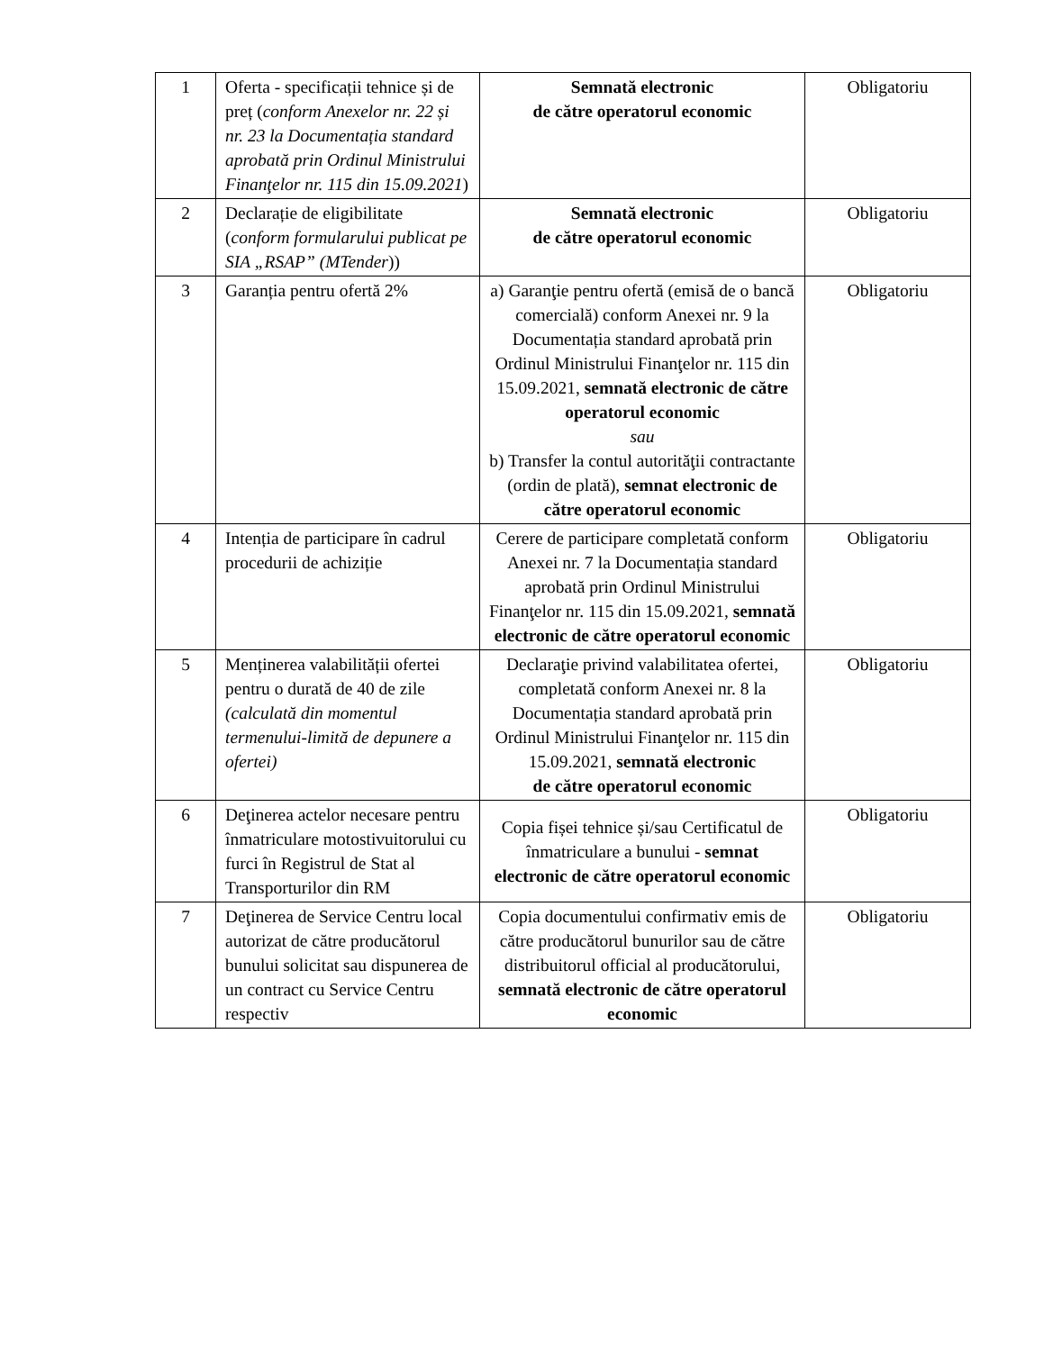| 1 | Oferta - specificații tehnice și de preț ( conform Anexelor nr. 22 și nr. 23 la Documentația standard aprobată prin Ordinul Ministrului Finanţelor nr. 115 din 15.09.2021 ) | Semnată electronic de către operatorul economic | Obligatoriu |
| 2 | Declarație de eligibilitate ( conform formularului publicat pe SIA „RSAP” (MTender )) | Semnată electronic de către operatorul economic | Obligatoriu |
| 3 | Garanția pentru ofertă 2% | a) Garanţie pentru ofertă (emisă de o bancă comercială) conform Anexei nr. 9 la Documentația standard aprobată prin Ordinul Ministrului Finanţelor nr. 115 din 15.09.2021, semnată electronic de către operatorul economic sau b) Transfer la contul autorităţii contractante (ordin de plată), semnat electronic de către operatorul economic | Obligatoriu |
| 4 | Intenția de participare în cadrul procedurii de achiziție | Cerere de participare completată conform Anexei nr. 7 la Documentația standard aprobată prin Ordinul Ministrului Finanţelor nr. 115 din 15.09.2021, semnată electronic de către operatorul economic | Obligatoriu |
| 5 | Menținerea valabilității ofertei pentru o durată de 40 de zile (calculată din momentul termenului-limită de depunere a ofertei) | Declaraţie privind valabilitatea ofertei, completată conform Anexei nr. 8 la Documentația standard aprobată prin Ordinul Ministrului Finanţelor nr. 115 din 15.09.2021, semnată electronic de către operatorul economic | Obligatoriu |
| 6 | Deţinerea actelor necesare pentru înmatriculare motostivuitorului cu furci în Registrul de Stat al Transporturilor din RM | Copia fișei tehnice și/sau Certificatul de înmatriculare a bunului - semnat electronic de către operatorul economic | Obligatoriu |
| 7 | Deţinerea de Service Centru local autorizat de către producătorul bunului solicitat sau dispunerea de un contract cu Service Centru respectiv | Copia documentului confirmativ emis de către producătorul bunurilor sau de către distribuitorul official al producătorului, semnată electronic de către operatorul economic | Obligatoriu |